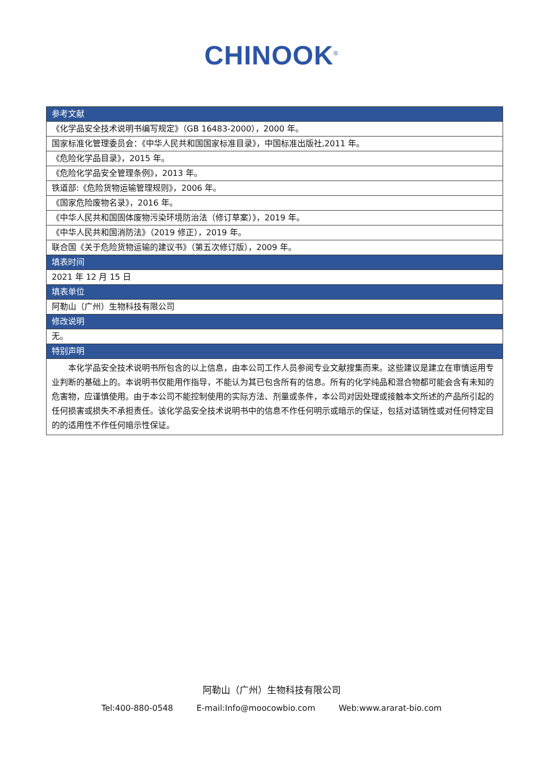CHINOOK<sup>®</sup>
| 参考文献 |
| --- |
| 《化学品安全技术说明书编写规定》（GB 16483-2000），2000 年。 |
| 国家标准化管理委员会：《中华人民共和国国家标准目录》，中国标准出版社,2011 年。 |
| 《危险化学品目录》，2015 年。 |
| 《危险化学品安全管理条例》，2013 年。 |
| 铁道部:《危险货物运输管理规则》，2006 年。 |
| 《国家危险废物名录》，2016 年。 |
| 《中华人民共和国固体废物污染环境防治法（修订草案）》，2019 年。 |
| 《中华人民共和国消防法》（2019 修正），2019 年。 |
| 联合国《关于危险货物运输的建议书》（第五次修订版），2009 年。 |
| 填表时间 |
| 2021 年 12 月 15 日 |
| 填表单位 |
| 阿勒山（广州）生物科技有限公司 |
| 修改说明 |
| 无。 |
| 特别声明 |
| 本化学品安全技术说明书所包含的以上信息，由本公司工作人员参阅专业文献搜集而来。这些建议是建立在审慎运用专业判断的基础上的。本说明书仅能用作指导，不能认为其已包含所有的信息。所有的化学纯品和混合物都可能会含有未知的危害物，应谨慎使用。由于本公司不能控制使用的实际方法、剂量或条件，本公司对因处理或接触本文所述的产品所引起的任何损害或损失不承担责任。该化学品安全技术说明书中的信息不作任何明示或暗示的保证，包括对适销性或对任何特定目的的适用性不作任何暗示性保证。 |
阿勒山（广州）生物科技有限公司
Tel:400-880-0548 E-mail:Info@moocowbio.com Web:www.ararat-bio.com